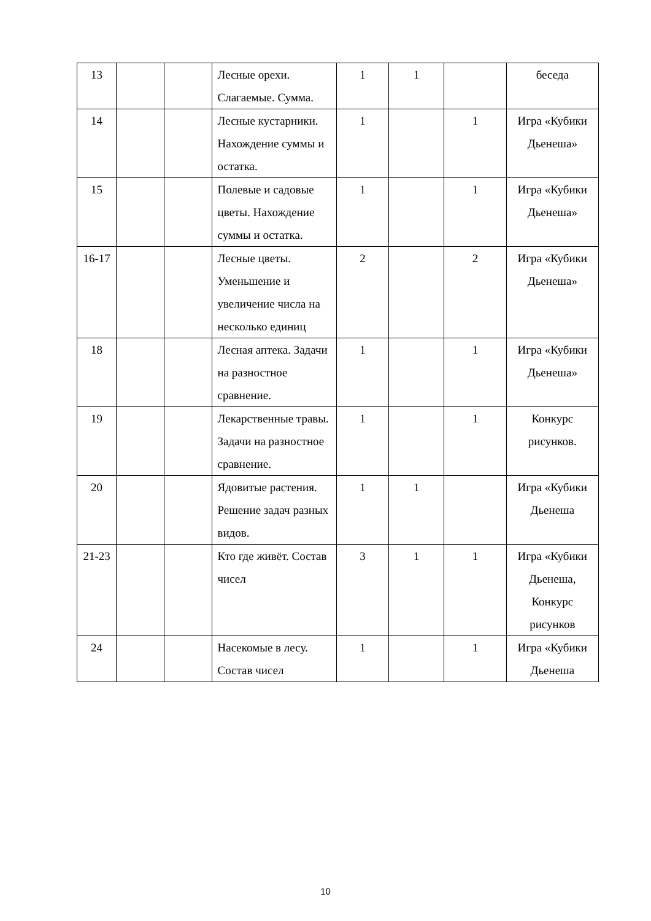| 13 | | | Лесные орехи. Слагаемые. Сумма. | 1 | 1 | | беседа |
| 14 | | | Лесные кустарники. Нахождение суммы и остатка. | 1 | | 1 | Игра «Кубики Дьенеша» |
| 15 | | | Полевые и садовые цветы. Нахождение суммы и остатка. | 1 | | 1 | Игра «Кубики Дьенеша» |
| 16-17 | | | Лесные цветы. Уменьшение и увеличение числа на несколько единиц | 2 | | 2 | Игра «Кубики Дьенеша» |
| 18 | | | Лесная аптека. Задачи на разностное сравнение. | 1 | | 1 | Игра «Кубики Дьенеша» |
| 19 | | | Лекарственные травы. Задачи на разностное сравнение. | 1 | | 1 | Конкурс рисунков. |
| 20 | | | Ядовитые растения. Решение задач разных видов. | 1 | 1 | | Игра «Кубики Дьенеша |
| 21-23 | | | Кто где живёт. Состав чисел | 3 | 1 | 1 | Игра «Кубики Дьенеша, Конкурс рисунков |
| 24 | | | Насекомые в лесу. Состав чисел | 1 | | 1 | Игра «Кубики Дьенеша |
10